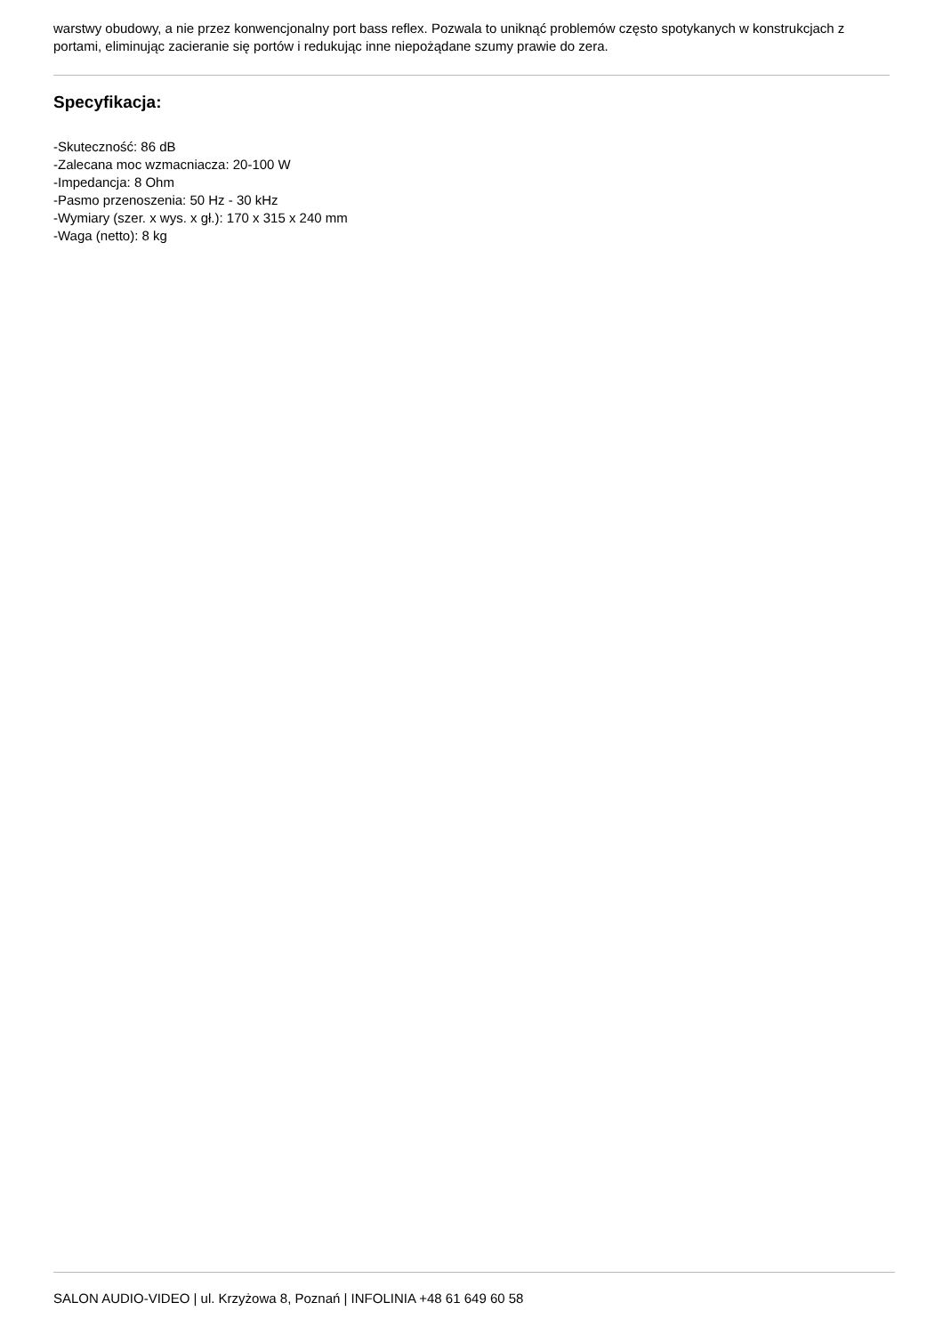warstwy obudowy, a nie przez konwencjonalny port bass reflex. Pozwala to uniknąć problemów często spotykanych w konstrukcjach z portami, eliminując zacieranie się portów i redukując inne niepożądane szumy prawie do zera.
Specyfikacja:
-Skuteczność: 86 dB
-Zalecana moc wzmacniacza: 20-100 W
-Impedancja: 8 Ohm
-Pasmo przenoszenia: 50 Hz - 30 kHz
-Wymiary (szer. x wys. x gł.): 170 x 315 x 240 mm
-Waga (netto): 8 kg
SALON AUDIO-VIDEO | ul. Krzyżowa 8, Poznań | INFOLINIA +48 61 649 60 58